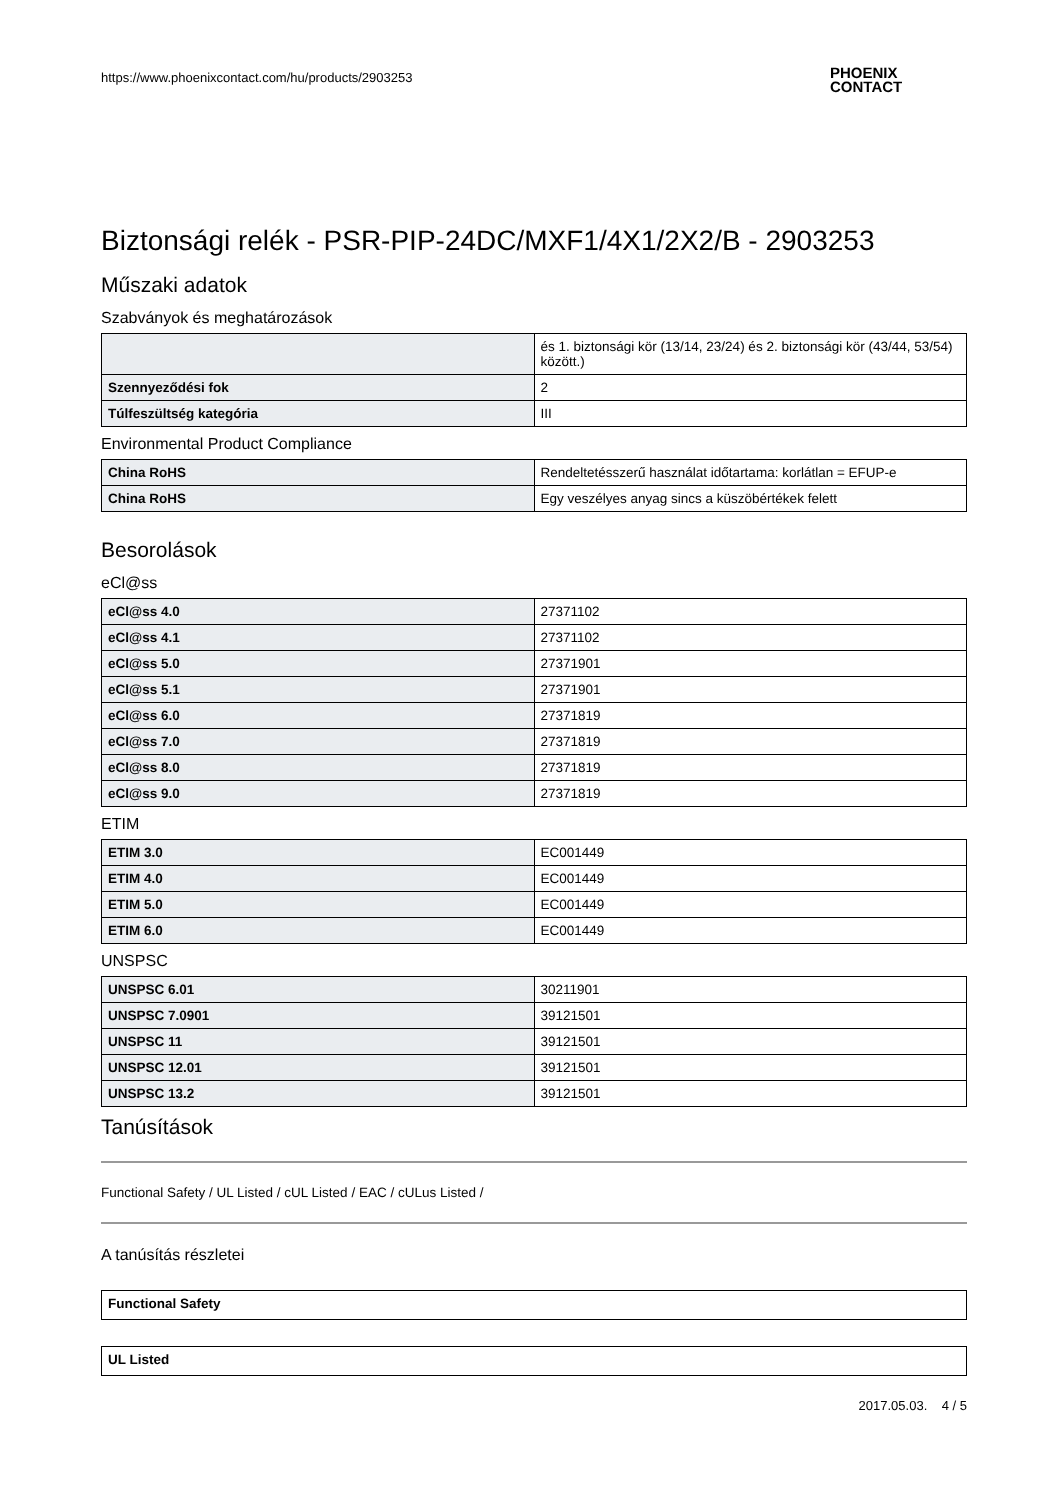https://www.phoenixcontact.com/hu/products/2903253
Biztonsági relék - PSR-PIP-24DC/MXF1/4X1/2X2/B - 2903253
Műszaki adatok
Szabványok és meghatározások
| | és 1. biztonsági kör (13/14, 23/24) és 2. biztonsági kör (43/44, 53/54) között.) |
| Szennyeződési fok | 2 |
| Túlfeszültség kategória | III |
Environmental Product Compliance
| China RoHS | Rendeltetésszerű használat időtartama: korlátlan = EFUP-e |
| China RoHS | Egy veszélyes anyag sincs a küszöbértékek felett |
Besorolások
eCl@ss
| eCl@ss 4.0 | 27371102 |
| eCl@ss 4.1 | 27371102 |
| eCl@ss 5.0 | 27371901 |
| eCl@ss 5.1 | 27371901 |
| eCl@ss 6.0 | 27371819 |
| eCl@ss 7.0 | 27371819 |
| eCl@ss 8.0 | 27371819 |
| eCl@ss 9.0 | 27371819 |
ETIM
| ETIM 3.0 | EC001449 |
| ETIM 4.0 | EC001449 |
| ETIM 5.0 | EC001449 |
| ETIM 6.0 | EC001449 |
UNSPSC
| UNSPSC 6.01 | 30211901 |
| UNSPSC 7.0901 | 39121501 |
| UNSPSC 11 | 39121501 |
| UNSPSC 12.01 | 39121501 |
| UNSPSC 13.2 | 39121501 |
Tanúsítások
Functional Safety / UL Listed / cUL Listed / EAC / cULus Listed /
A tanúsítás részletei
| Functional Safety |
| UL Listed |
2017.05.03. 4 / 5
PHOENIX
CONTACT